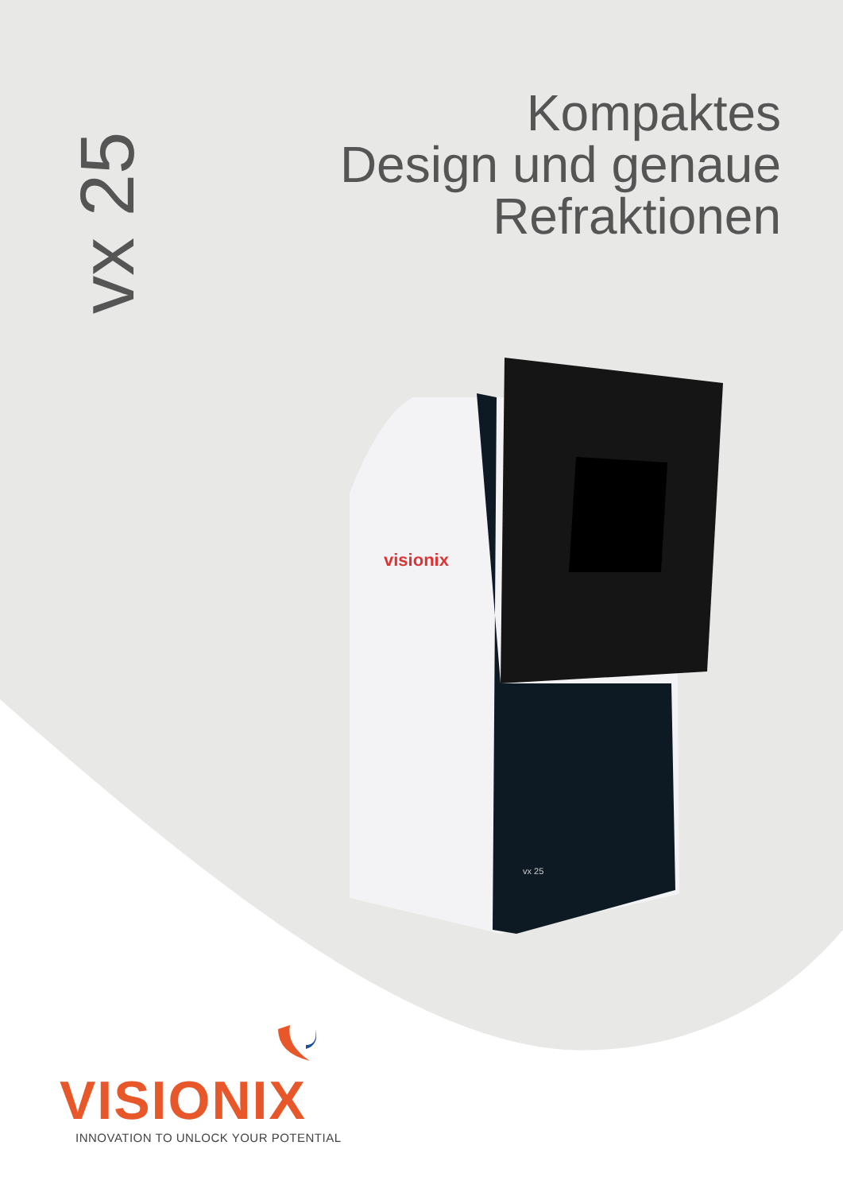visionix
vx 25
vx 25
Kompaktes
Design und genaue
Refraktionen
VISIONIX
INNOVATION TO UNLOCK YOUR POTENTIAL